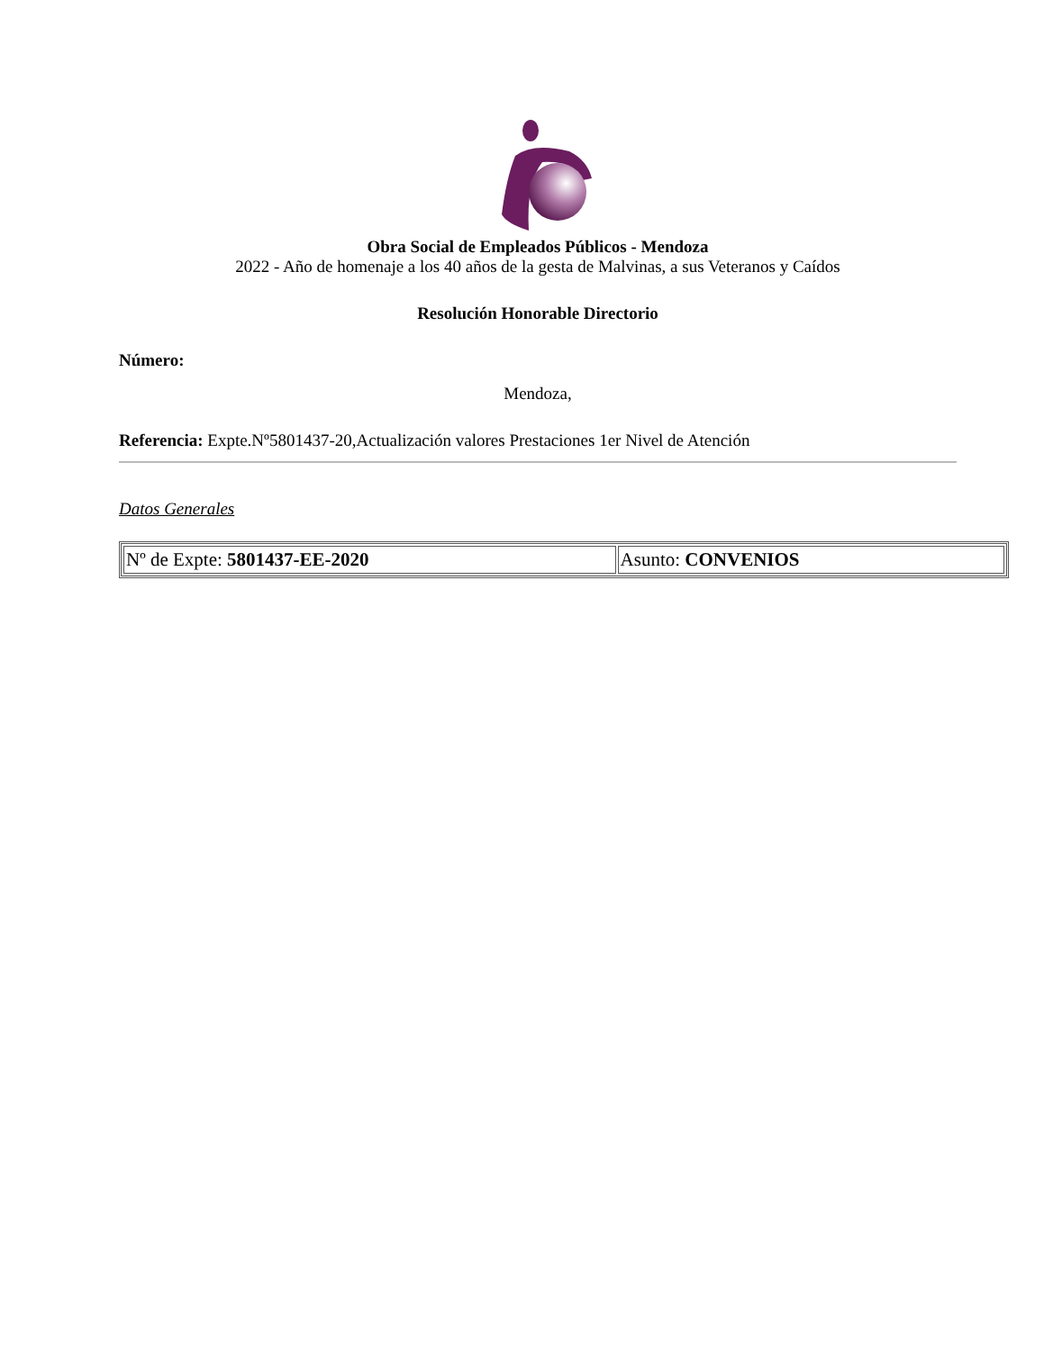Obra Social de Empleados Públicos - Mendoza
2022 - Año de homenaje a los 40 años de la gesta de Malvinas, a sus Veteranos y Caídos
Resolución Honorable Directorio
Número:
Mendoza,
Referencia: Expte.Nº5801437-20,Actualización valores Prestaciones 1er Nivel de Atención
Datos Generales
| Nº de Expte: 5801437-EE-2020 | Asunto: CONVENIOS |